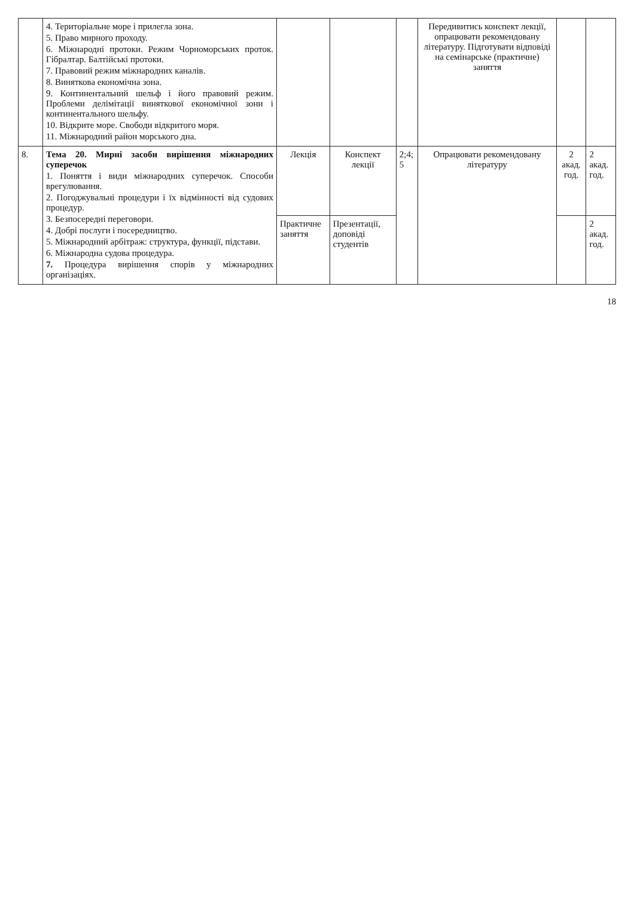| | 4. Територіальне море і прилегла зона. 5. Право мирного проходу. 6. Міжнародні протоки. Режим Чорноморських проток. Гібралтар. Балтійські протоки. 7. Правовий режим міжнародних каналів. 8. Виняткова економічна зона. 9. Континентальний шельф і його правовий режим. Проблеми делімітації виняткової економічної зони і континентального шельфу. 10. Відкрите море. Свободи відкритого моря. 11. Міжнародний район морського дна. | | | | Передивитись конспект лекції, опрацювати рекомендовану літературу. Підготувати відповіді на семінарське (практичне) заняття | | |
| 8. | Тема 20. Мирні засоби вирішення міжнародних суперечок 1. Поняття і види міжнародних суперечок. Способи врегулювання. 2. Погоджувальні процедури і їх відмінності від судових процедур. 3. Безпосередні переговори. 4. Добрі послуги і посередництво. 5. Міжнародний арбітраж: структура, функції, підстави. 6. Міжнародна судова процедура. 7. Процедура вирішення спорів у міжнародних організаціях. | Лекція | Конспект лекції | 2;4; 5 | Опрацювати рекомендовану літературу | 2 акад. год. | 2 акад. год. |
| | | Практичне заняття | Презентації, доповіді студентів | | | | 2 акад. год. |
18